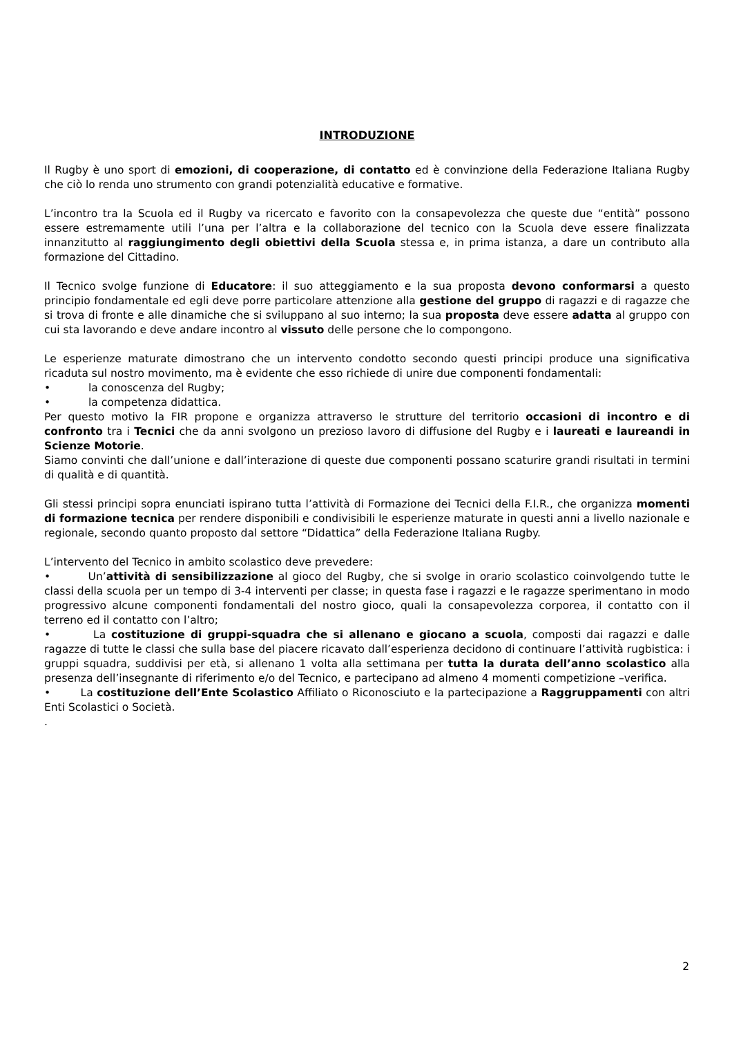INTRODUZIONE
Il Rugby è uno sport di emozioni, di cooperazione, di contatto ed è convinzione della Federazione Italiana Rugby che ciò lo renda uno strumento con grandi potenzialità educative e formative.
L’incontro tra la Scuola ed il Rugby va ricercato e favorito con la consapevolezza che queste due “entità” possono essere estremamente utili l’una per l’altra e la collaborazione del tecnico con la Scuola deve essere finalizzata innanzitutto al raggiungimento degli obiettivi della Scuola stessa e, in prima istanza, a dare un contributo alla formazione del Cittadino.
Il Tecnico svolge funzione di Educatore: il suo atteggiamento e la sua proposta devono conformarsi a questo principio fondamentale ed egli deve porre particolare attenzione alla gestione del gruppo di ragazzi e di ragazze che si trova di fronte e alle dinamiche che si sviluppano al suo interno; la sua proposta deve essere adatta al gruppo con cui sta lavorando e deve andare incontro al vissuto delle persone che lo compongono.
Le esperienze maturate dimostrano che un intervento condotto secondo questi principi produce una significativa ricaduta sul nostro movimento, ma è evidente che esso richiede di unire due componenti fondamentali:
• la conoscenza del Rugby;
• la competenza didattica.
Per questo motivo la FIR propone e organizza attraverso le strutture del territorio occasioni di incontro e di confronto tra i Tecnici che da anni svolgono un prezioso lavoro di diffusione del Rugby e i laureati e laureandi in Scienze Motorie.
Siamo convinti che dall’unione e dall’interazione di queste due componenti possano scaturire grandi risultati in termini di qualità e di quantità.
Gli stessi principi sopra enunciati ispirano tutta l’attività di Formazione dei Tecnici della F.I.R., che organizza momenti di formazione tecnica per rendere disponibili e condivisibili le esperienze maturate in questi anni a livello nazionale e regionale, secondo quanto proposto dal settore “Didattica” della Federazione Italiana Rugby.
L’intervento del Tecnico in ambito scolastico deve prevedere:
• Un’attività di sensibilizzazione al gioco del Rugby, che si svolge in orario scolastico coinvolgendo tutte le classi della scuola per un tempo di 3-4 interventi per classe; in questa fase i ragazzi e le ragazze sperimentano in modo progressivo alcune componenti fondamentali del nostro gioco, quali la consapevolezza corporea, il contatto con il terreno ed il contatto con l’altro;
• La costituzione di gruppi-squadra che si allenano e giocano a scuola, composti dai ragazzi e dalle ragazze di tutte le classi che sulla base del piacere ricavato dall’esperienza decidono di continuare l’attività rugbistica: i gruppi squadra, suddivisi per età, si allenano 1 volta alla settimana per tutta la durata dell’anno scolastico alla presenza dell’insegnante di riferimento e/o del Tecnico, e partecipano ad almeno 4 momenti competizione –verifica.
• La costituzione dell’Ente Scolastico Affiliato o Riconosciuto e la partecipazione a Raggruppamenti con altri Enti Scolastici o Società.
.
2